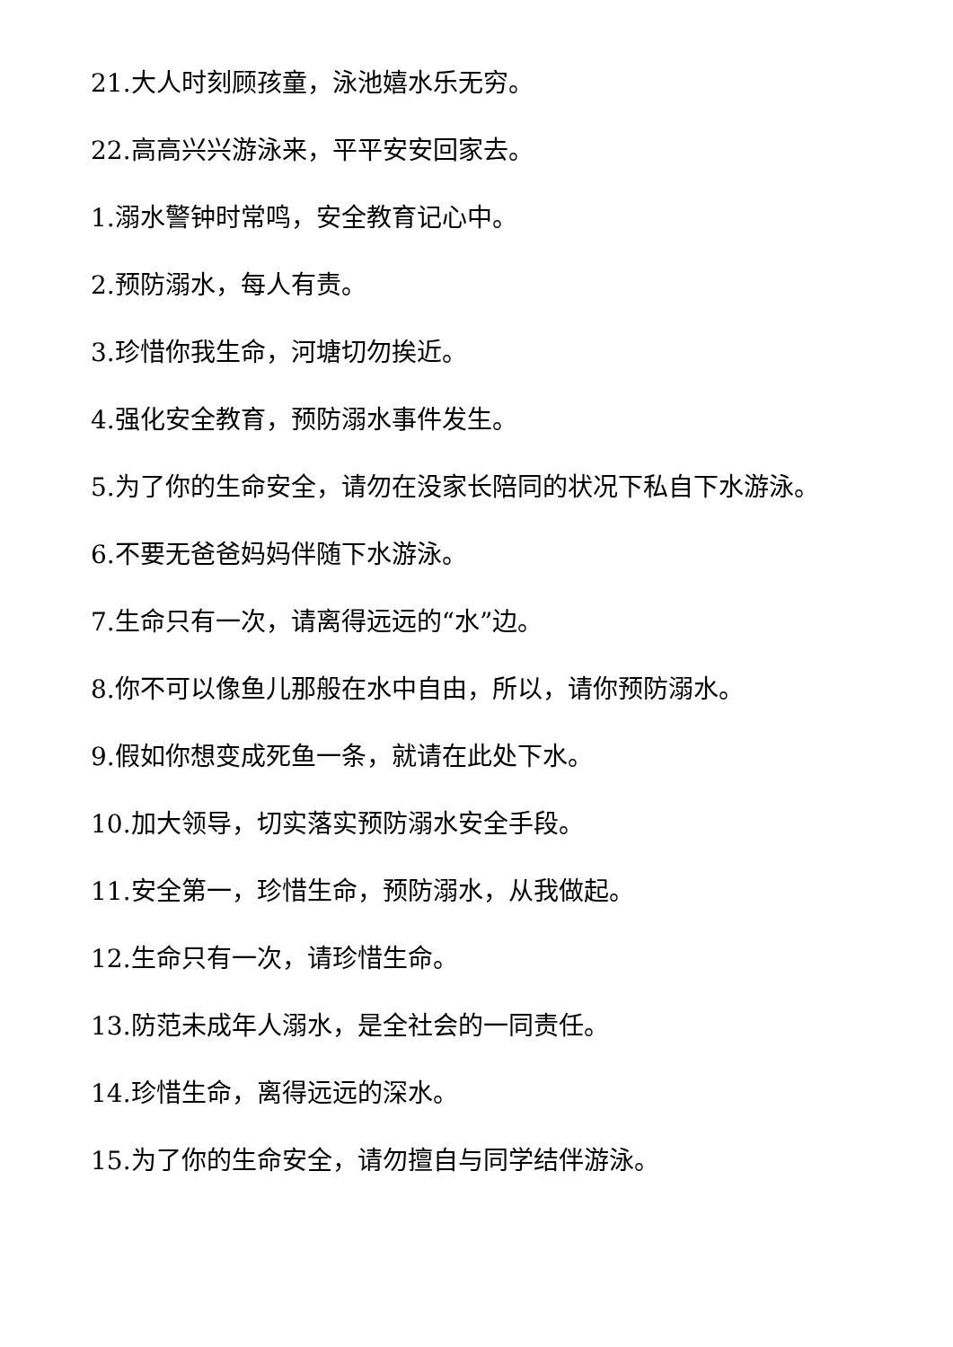21.大人时刻顾孩童，泳池嬉水乐无穷。
22.高高兴兴游泳来，平平安安回家去。
1.溺水警钟时常鸣，安全教育记心中。
2.预防溺水，每人有责。
3.珍惜你我生命，河塘切勿挨近。
4.强化安全教育，预防溺水事件发生。
5.为了你的生命安全，请勿在没家长陪同的状况下私自下水游泳。
6.不要无爸爸妈妈伴随下水游泳。
7.生命只有一次，请离得远远的“水”边。
8.你不可以像鱼儿那般在水中自由，所以，请你预防溺水。
9.假如你想变成死鱼一条，就请在此处下水。
10.加大领导，切实落实预防溺水安全手段。
11.安全第一，珍惜生命，预防溺水，从我做起。
12.生命只有一次，请珍惜生命。
13.防范未成年人溺水，是全社会的一同责任。
14.珍惜生命，离得远远的深水。
15.为了你的生命安全，请勿擅自与同学结伴游泳。